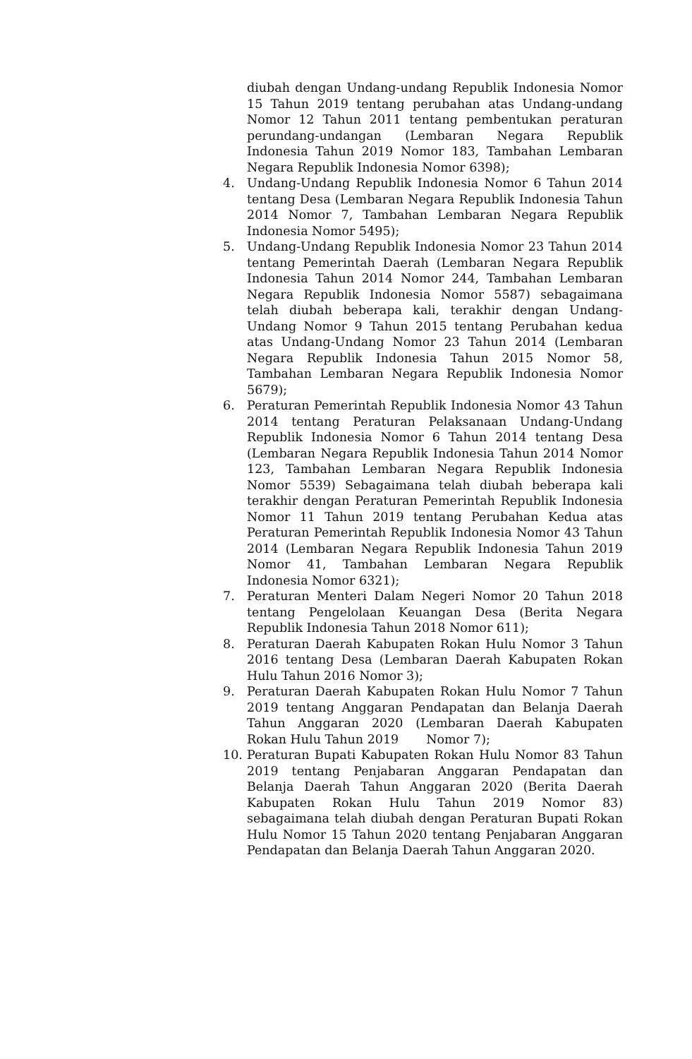diubah dengan Undang-undang Republik Indonesia Nomor 15 Tahun 2019 tentang perubahan atas Undang-undang Nomor 12 Tahun 2011 tentang pembentukan peraturan perundang-undangan (Lembaran Negara Republik Indonesia Tahun 2019 Nomor 183, Tambahan Lembaran Negara Republik Indonesia Nomor 6398);
4. Undang-Undang Republik Indonesia Nomor 6 Tahun 2014 tentang Desa (Lembaran Negara Republik Indonesia Tahun 2014 Nomor 7, Tambahan Lembaran Negara Republik Indonesia Nomor 5495);
5. Undang-Undang Republik Indonesia Nomor 23 Tahun 2014 tentang Pemerintah Daerah (Lembaran Negara Republik Indonesia Tahun 2014 Nomor 244, Tambahan Lembaran Negara Republik Indonesia Nomor 5587) sebagaimana telah diubah beberapa kali, terakhir dengan Undang-Undang Nomor 9 Tahun 2015 tentang Perubahan kedua atas Undang-Undang Nomor 23 Tahun 2014 (Lembaran Negara Republik Indonesia Tahun 2015 Nomor 58, Tambahan Lembaran Negara Republik Indonesia Nomor 5679);
6. Peraturan Pemerintah Republik Indonesia Nomor 43 Tahun 2014 tentang Peraturan Pelaksanaan Undang-Undang Republik Indonesia Nomor 6 Tahun 2014 tentang Desa (Lembaran Negara Republik Indonesia Tahun 2014 Nomor 123, Tambahan Lembaran Negara Republik Indonesia Nomor 5539) Sebagaimana telah diubah beberapa kali terakhir dengan Peraturan Pemerintah Republik Indonesia Nomor 11 Tahun 2019 tentang Perubahan Kedua atas Peraturan Pemerintah Republik Indonesia Nomor 43 Tahun 2014 (Lembaran Negara Republik Indonesia Tahun 2019 Nomor 41, Tambahan Lembaran Negara Republik Indonesia Nomor 6321);
7. Peraturan Menteri Dalam Negeri Nomor 20 Tahun 2018 tentang Pengelolaan Keuangan Desa (Berita Negara Republik Indonesia Tahun 2018 Nomor 611);
8. Peraturan Daerah Kabupaten Rokan Hulu Nomor 3 Tahun 2016 tentang Desa (Lembaran Daerah Kabupaten Rokan Hulu Tahun 2016 Nomor 3);
9. Peraturan Daerah Kabupaten Rokan Hulu Nomor 7 Tahun 2019 tentang Anggaran Pendapatan dan Belanja Daerah Tahun Anggaran 2020 (Lembaran Daerah Kabupaten Rokan Hulu Tahun 2019 Nomor 7);
10. Peraturan Bupati Kabupaten Rokan Hulu Nomor 83 Tahun 2019 tentang Penjabaran Anggaran Pendapatan dan Belanja Daerah Tahun Anggaran 2020 (Berita Daerah Kabupaten Rokan Hulu Tahun 2019 Nomor 83) sebagaimana telah diubah dengan Peraturan Bupati Rokan Hulu Nomor 15 Tahun 2020 tentang Penjabaran Anggaran Pendapatan dan Belanja Daerah Tahun Anggaran 2020.